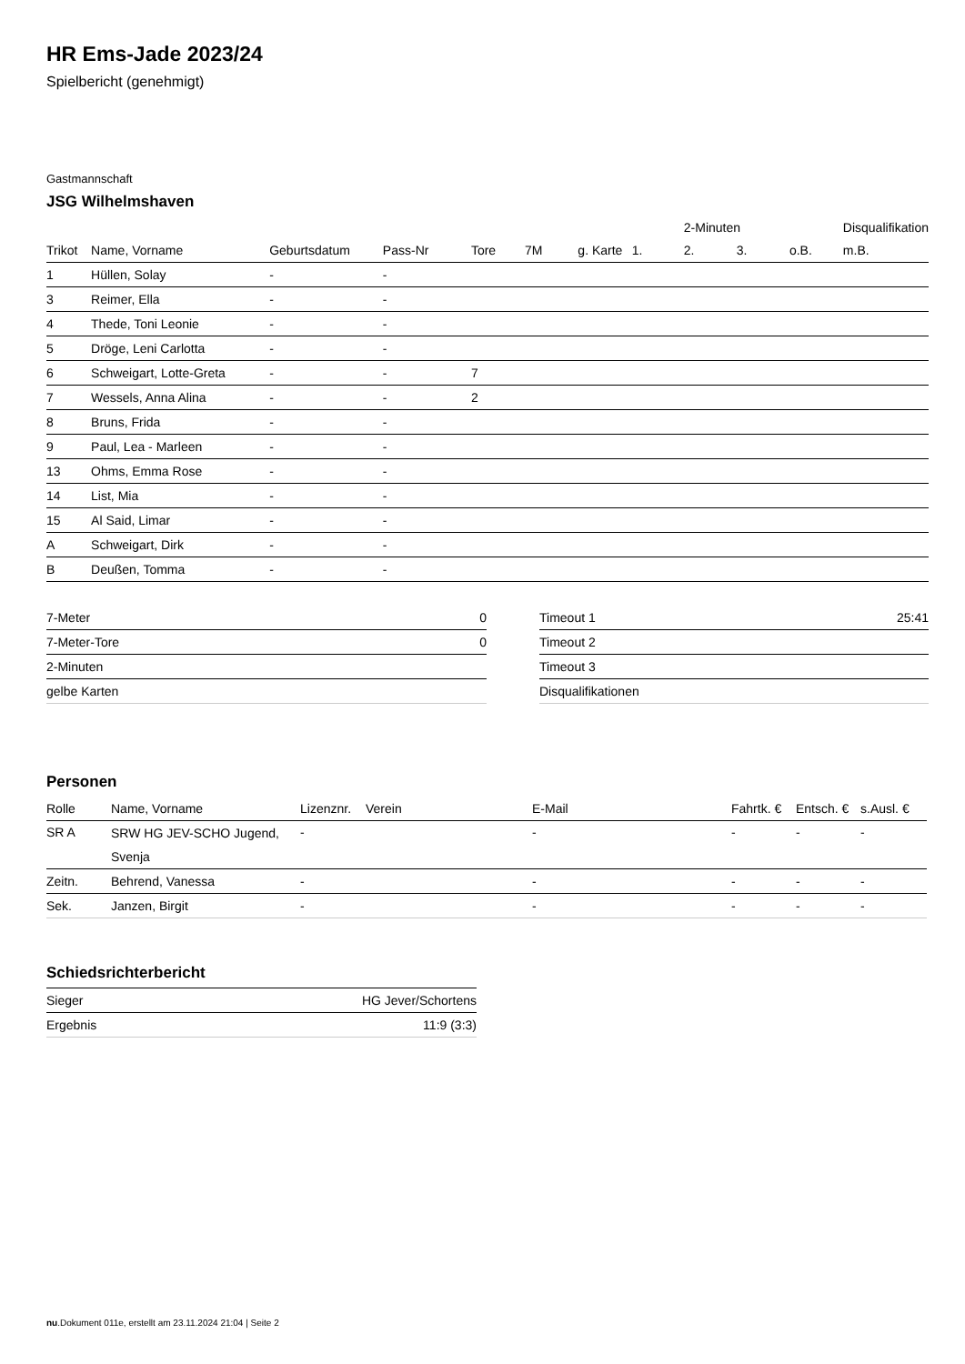HR Ems-Jade 2023/24
Spielbericht (genehmigt)
Gastmannschaft
JSG Wilhelmshaven
| | | | | | | | | 2-Minuten | | | Disqualifikation |
| --- | --- | --- | --- | --- | --- | --- | --- | --- | --- | --- | --- |
| Trikot | Name, Vorname | Geburtsdatum | Pass-Nr | Tore | 7M | g. Karte | 1. | 2. | 3. | o.B. | m.B. |
| 1 | Hüllen, Solay | - | - | | | | | | | | |
| 3 | Reimer, Ella | - | - | | | | | | | | |
| 4 | Thede, Toni Leonie | - | - | | | | | | | | |
| 5 | Dröge, Leni Carlotta | - | - | | | | | | | | |
| 6 | Schweigart, Lotte-Greta | - | - | 7 | | | | | | | |
| 7 | Wessels, Anna Alina | - | - | 2 | | | | | | | |
| 8 | Bruns, Frida | - | - | | | | | | | | |
| 9 | Paul, Lea - Marleen | - | - | | | | | | | | |
| 13 | Ohms, Emma Rose | - | - | | | | | | | | |
| 14 | List, Mia | - | - | | | | | | | | |
| 15 | Al Said, Limar | - | - | | | | | | | | |
| A | Schweigart, Dirk | - | - | | | | | | | | |
| B | Deußen, Tomma | - | - | | | | | | | | |
| 7-Meter | 0 |
| 7-Meter-Tore | 0 |
| 2-Minuten | |
| gelbe Karten | |
| Timeout 1 | 25:41 |
| Timeout 2 | |
| Timeout 3 | |
| Disqualifikationen | |
Personen
| Rolle | Name, Vorname | Lizenznr. | Verein | E-Mail | Fahrtk. € | Entsch. € | s.Ausl. € |
| --- | --- | --- | --- | --- | --- | --- | --- |
| SR A | SRW HG JEV-SCHO Jugend, Svenja | - | | - | - | - | - |
| Zeitn. | Behrend, Vanessa | - | | - | - | - | - |
| Sek. | Janzen, Birgit | - | | - | - | - | - |
Schiedsrichterbericht
| Sieger | HG Jever/Schortens |
| Ergebnis | 11:9 (3:3) |
nu.Dokument 011e, erstellt am 23.11.2024 21:04 | Seite 2